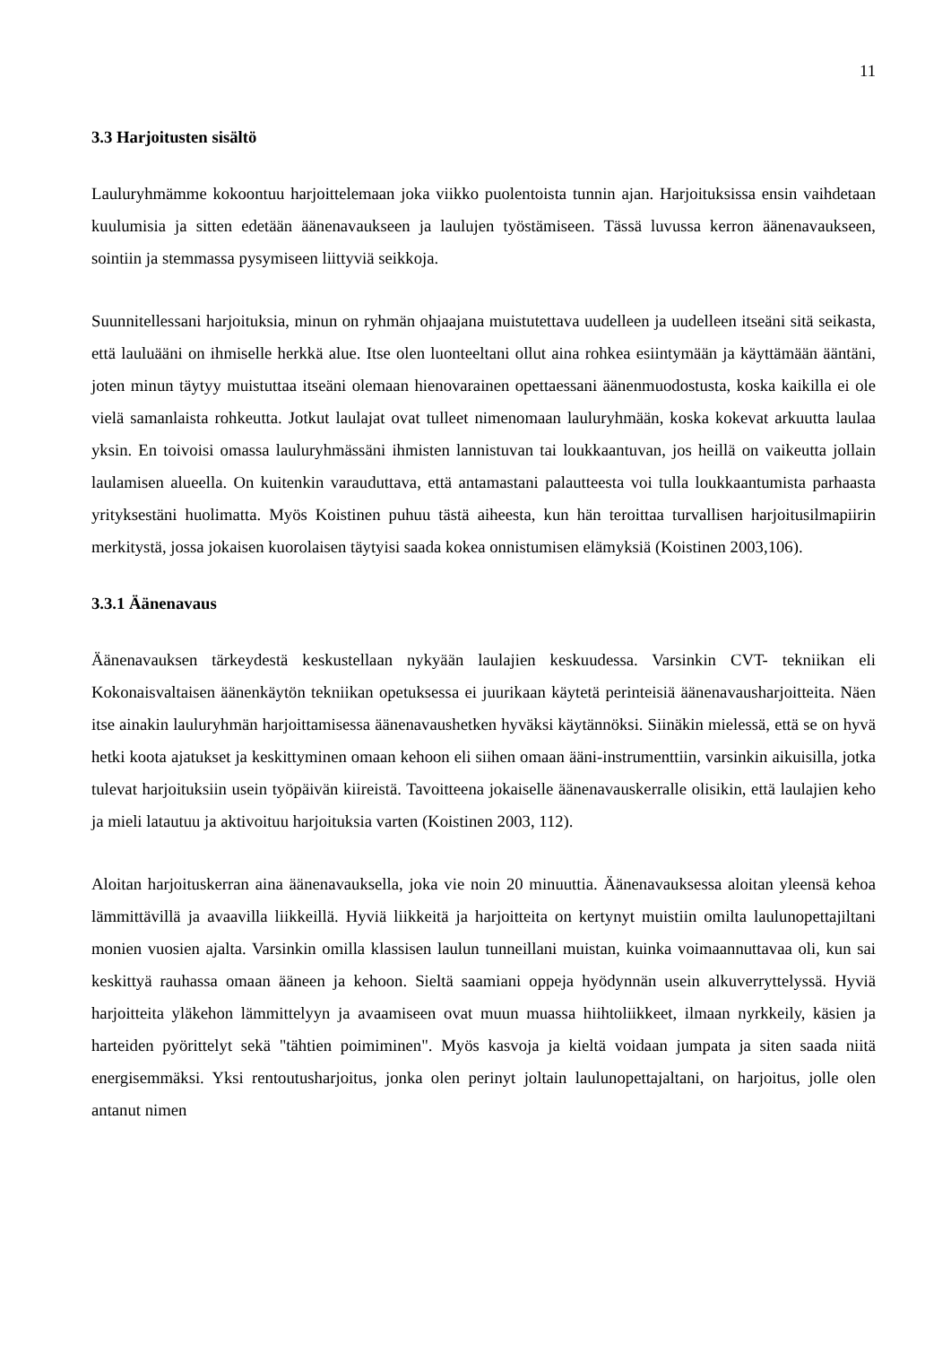11
3.3 Harjoitusten sisältö
Lauluryhmämme kokoontuu harjoittelemaan joka viikko puolentoista tunnin ajan. Harjoituksissa ensin vaihdetaan kuulumisia ja sitten edetään äänenavaukseen ja laulujen työstämiseen. Tässä luvussa kerron äänenavaukseen, sointiin ja stemmassa pysymiseen liittyviä seikkoja.
Suunnitellessani harjoituksia, minun on ryhmän ohjaajana muistutettava uudelleen ja uudelleen itseäni sitä seikasta, että lauluääni on ihmiselle herkkä alue. Itse olen luonteeltani ollut aina rohkea esiintymään ja käyttämään ääntäni, joten minun täytyy muistuttaa itseäni olemaan hienovarainen opettaessani äänenmuodostusta, koska kaikilla ei ole vielä samanlaista rohkeutta. Jotkut laulajat ovat tulleet nimenomaan lauluryhmään, koska kokevat arkuutta laulaa yksin. En toivoisi omassa lauluryhmässäni ihmisten lannistuvan tai loukkaantuvan, jos heillä on vaikeutta jollain laulamisen alueella. On kuitenkin varauduttava, että antamastani palautteesta voi tulla loukkaantumista parhaasta yrityksestäni huolimatta. Myös Koistinen puhuu tästä aiheesta, kun hän teroittaa turvallisen harjoitusilmapiirin merkitystä, jossa jokaisen kuorolaisen täytyisi saada kokea onnistumisen elämyksiä (Koistinen 2003,106).
3.3.1 Äänenavaus
Äänenavauksen tärkeydestä keskustellaan nykyään laulajien keskuudessa. Varsinkin CVT- tekniikan eli Kokonaisvaltaisen äänenkäytön tekniikan opetuksessa ei juurikaan käytetä perinteisiä äänenavausharjoitteita. Näen itse ainakin lauluryhmän harjoittamisessa äänenavaushetken hyväksi käytännöksi. Siinäkin mielessä, että se on hyvä hetki koota ajatukset ja keskittyminen omaan kehoon eli siihen omaan ääni-instrumenttiin, varsinkin aikuisilla, jotka tulevat harjoituksiin usein työpäivän kiireistä. Tavoitteena jokaiselle äänenavauskerralle olisikin, että laulajien keho ja mieli latautuu ja aktivoituu harjoituksia varten (Koistinen 2003, 112).
Aloitan harjoituskerran aina äänenavauksella, joka vie noin 20 minuuttia. Äänenavauksessa aloitan yleensä kehoa lämmittävillä ja avaavilla liikkeillä. Hyviä liikkeitä ja harjoitteita on kertynyt muistiin omilta laulunopettajiltani monien vuosien ajalta. Varsinkin omilla klassisen laulun tunneillani muistan, kuinka voimaannuttavaa oli, kun sai keskittyä rauhassa omaan ääneen ja kehoon. Sieltä saamiani oppeja hyödynnän usein alkuverryttelyssä. Hyviä harjoitteita yläkehon lämmittelyyn ja avaamiseen ovat muun muassa hiihtoliikkeet, ilmaan nyrkkeily, käsien ja harteiden pyörittelyt sekä "tähtien poimiminen". Myös kasvoja ja kieltä voidaan jumpata ja siten saada niitä energisemmäksi. Yksi rentoutusharjoitus, jonka olen perinyt joltain laulunopettajaltani, on harjoitus, jolle olen antanut nimen